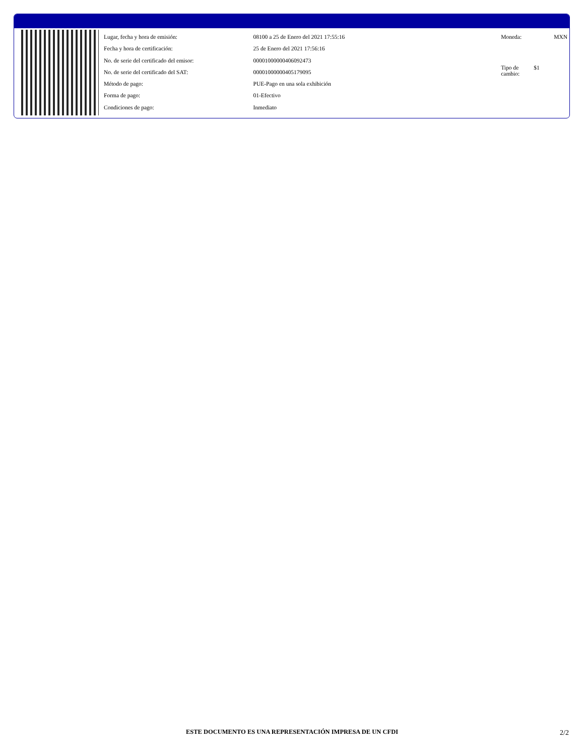| Lugar, fecha y hora de emisión: | 08100 a 25 de Enero del 2021 17:55:16 |
| Fecha y hora de certificación: | 25 de Enero del 2021 17:56:16 |
| No. de serie del certificado del emisor: | 00001000000406092473 |
| No. de serie del certificado del SAT: | 00001000000405179095 |
| Método de pago: | PUE-Pago en una sola exhibición |
| Forma de pago: | 01-Efectivo |
| Condiciones de pago: | Inmediato |
| Moneda: | MXN |
| Tipo de cambio: | $1 |
ESTE DOCUMENTO ES UNA REPRESENTACIÓN IMPRESA DE UN CFDI 2/2